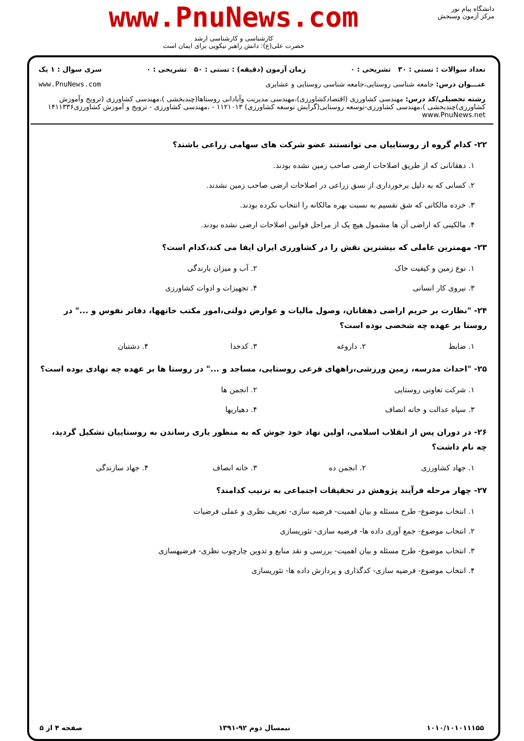دانشگاه پیام نور
مرکز آزمون وسنجش
www.PnuNews.com
کارشناسی و کارشناسی ارشد
حضرت علی(ع): دانش راهبر نیکویی برای ایمان است
تعداد سوالات : تستی : ۳۰ تشریحی : ۰ زمان آزمون (دقیقه) : تستی : ۵۰ تشریحی : ۰ سری سوال : ۱ یک
عنـــوان درس: جامعه شناسی روستایی،جامعه شناسی روستایی و عشایری www.PnuNews.com
رشته تحصیلی/کد درس: مهندسی کشاورزی (اقتصادکشاورزی)،مهندسی مدیریت وآبادانی روستاها(چندبخشی )،مهندسی کشاورزی (ترویج وآموزش کشاورزی)چندبخشی )،مهندسی کشاورزی-توسعه روستایی(گرایش توسعه کشاورزی) ۱۱۲۱۰۱۳ - ،مهندسی کشاورزی - ترویج و آموزش کشاورزی۱۴۱۱۳۳۶ www.PnuNews.net
۲۲- کدام گروه از روستاییان می توانستند عضو شرکت های سهامی زراعی باشند؟
۱. دهقانانی که از طریق اصلاحات ارضی صاحب زمین نشده بودند.
۲. کسانی که به دلیل برخورداری از نسق زراعی در اصلاحات ارضی صاحب زمین نشدند.
۳. خرده مالکانی که شق تقسیم به نسبت بهره مالکانه را انتخاب نکرده بودند.
۴. مالکینی که اراضی آن ها مشمول هیچ یک از مراحل قوانین اصلاحات ارضی نشده بودند.
۲۳- مهمترین عاملی که بیشترین نقش را در کشاورزی ایران ایفا می کند،کدام است؟
۱. نوع زمین و کیفیت خاک
۲. آب و میزان بارندگی
۳. نیروی کار انسانی
۴. تجهیزات و ادوات کشاورزی
۲۴- "نظارت بر حریم اراضی دهقانان، وصول مالیات و عوارض دولتی،امور مکتب خانهها، دفاتر نفوس و ..." در روستا بر عهده چه شخصی بوده است؟
۱. ضابط
۲. داروغه
۳. کدخدا
۴. دشتبان
۲۵- "احداث مدرسه، زمین ورزشی،راههای فرعی روستایی، مساجد و ..." در روستا ها بر عهده چه نهادی بوده است؟
۱. شرکت تعاونی روستایی
۲. انجمن ها
۳. سپاه عدالت و خانه انصاف
۴. دهیاریها
۲۶- در دوران پس از انقلاب اسلامی، اولین نهاد خود جوش که به منظور یاری رساندن به روستاییان تشکیل گردید، چه نام داشت؟
۱. جهاد کشاورزی
۲. انجمن ده
۳. خانه انصاف
۴. جهاد سازندگی
۲۷- چهار مرحله فرآیند پژوهش در تحقیقات اجتماعی به ترتیب کدامند؟
۱. انتخاب موضوع- طرح مسئله و بیان اهمیت- فرضیه سازی- تعریف نظری و عملی فرضیات
۲. انتخاب موضوع- جمع آوری داده ها- فرضیه سازی- تئوریسازی
۳. انتخاب موضوع- طرح مسئله و بیان اهمیت- بررسی و نقد منابع و تدوین چارچوب نظری- فرضیهسازی
۴. انتخاب موضوع- فرضیه سازی- کدگذاری و پردازش داده ها- تئوریسازی
۱۰۱۰/۱۰۱۰۱۱۱۵۵ نیمسال دوم ۹۲-۱۳۹۱ صفحه ۴ از ۵